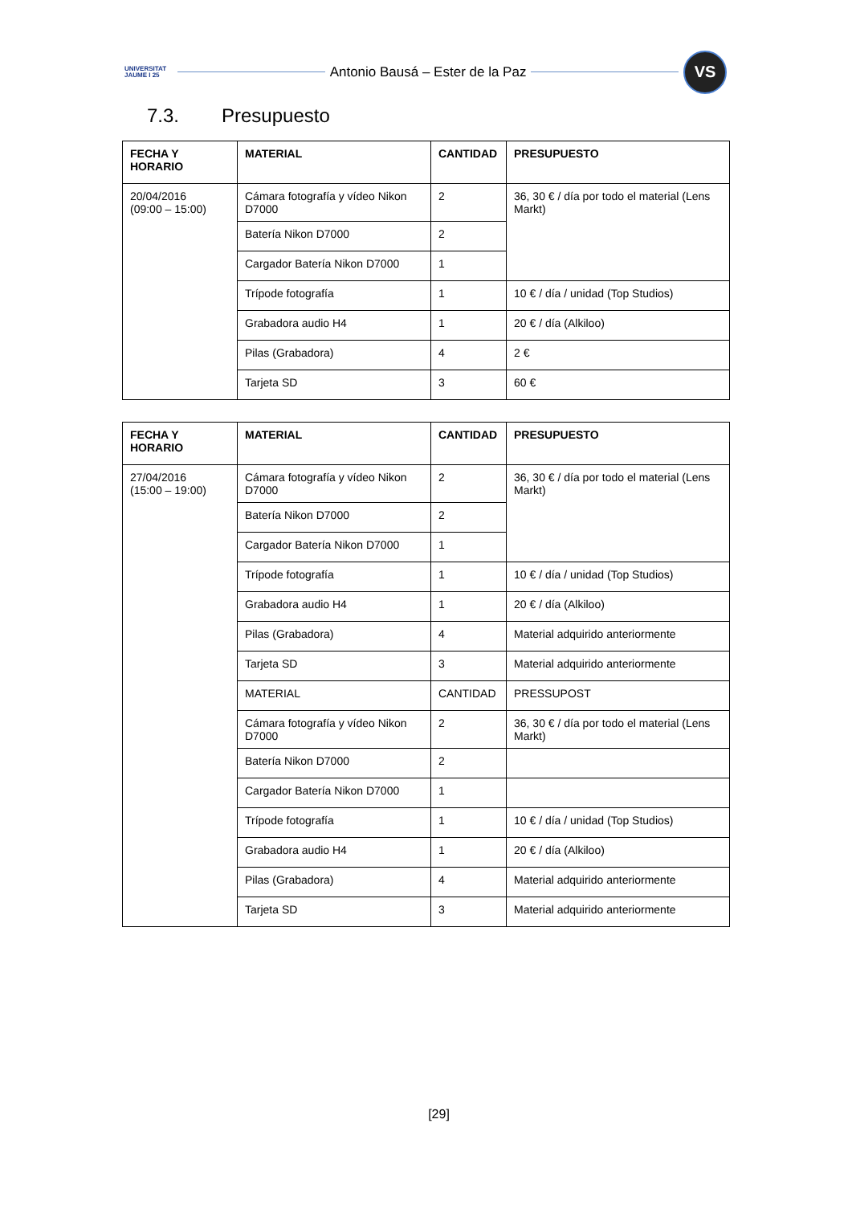UNIVERSITAT
JAUME I 25
Antonio Bausá – Ester de la Paz
VS
7.3. Presupuesto
| FECHA Y HORARIO | MATERIAL | CANTIDAD | PRESUPUESTO |
| --- | --- | --- | --- |
| 20/04/2016 (09:00 – 15:00) | Cámara fotografía y vídeo Nikon D7000 | 2 | 36, 30 € / día por todo el material (Lens Markt) |
| | Batería Nikon D7000 | 2 | |
| | Cargador Batería Nikon D7000 | 1 | |
| | Trípode fotografía | 1 | 10 € / día / unidad (Top Studios) |
| | Grabadora audio H4 | 1 | 20 € / día (Alkiloo) |
| | Pilas (Grabadora) | 4 | 2 € |
| | Tarjeta SD | 3 | 60 € |
| FECHA Y HORARIO | MATERIAL | CANTIDAD | PRESUPUESTO |
| --- | --- | --- | --- |
| 27/04/2016 (15:00 – 19:00) | Cámara fotografía y vídeo Nikon D7000 | 2 | 36, 30 € / día por todo el material (Lens Markt) |
| | Batería Nikon D7000 | 2 | |
| | Cargador Batería Nikon D7000 | 1 | |
| | Trípode fotografía | 1 | 10 € / día / unidad (Top Studios) |
| | Grabadora audio H4 | 1 | 20 € / día (Alkiloo) |
| | Pilas (Grabadora) | 4 | Material adquirido anteriormente |
| | Tarjeta SD | 3 | Material adquirido anteriormente |
| | MATERIAL | CANTIDAD | PRESSUPOST |
| | Cámara fotografía y vídeo Nikon D7000 | 2 | 36, 30 € / día por todo el material (Lens Markt) |
| | Batería Nikon D7000 | 2 | |
| | Cargador Batería Nikon D7000 | 1 | |
| | Trípode fotografía | 1 | 10 € / día / unidad (Top Studios) |
| | Grabadora audio H4 | 1 | 20 € / día (Alkiloo) |
| | Pilas (Grabadora) | 4 | Material adquirido anteriormente |
| | Tarjeta SD | 3 | Material adquirido anteriormente |
[29]